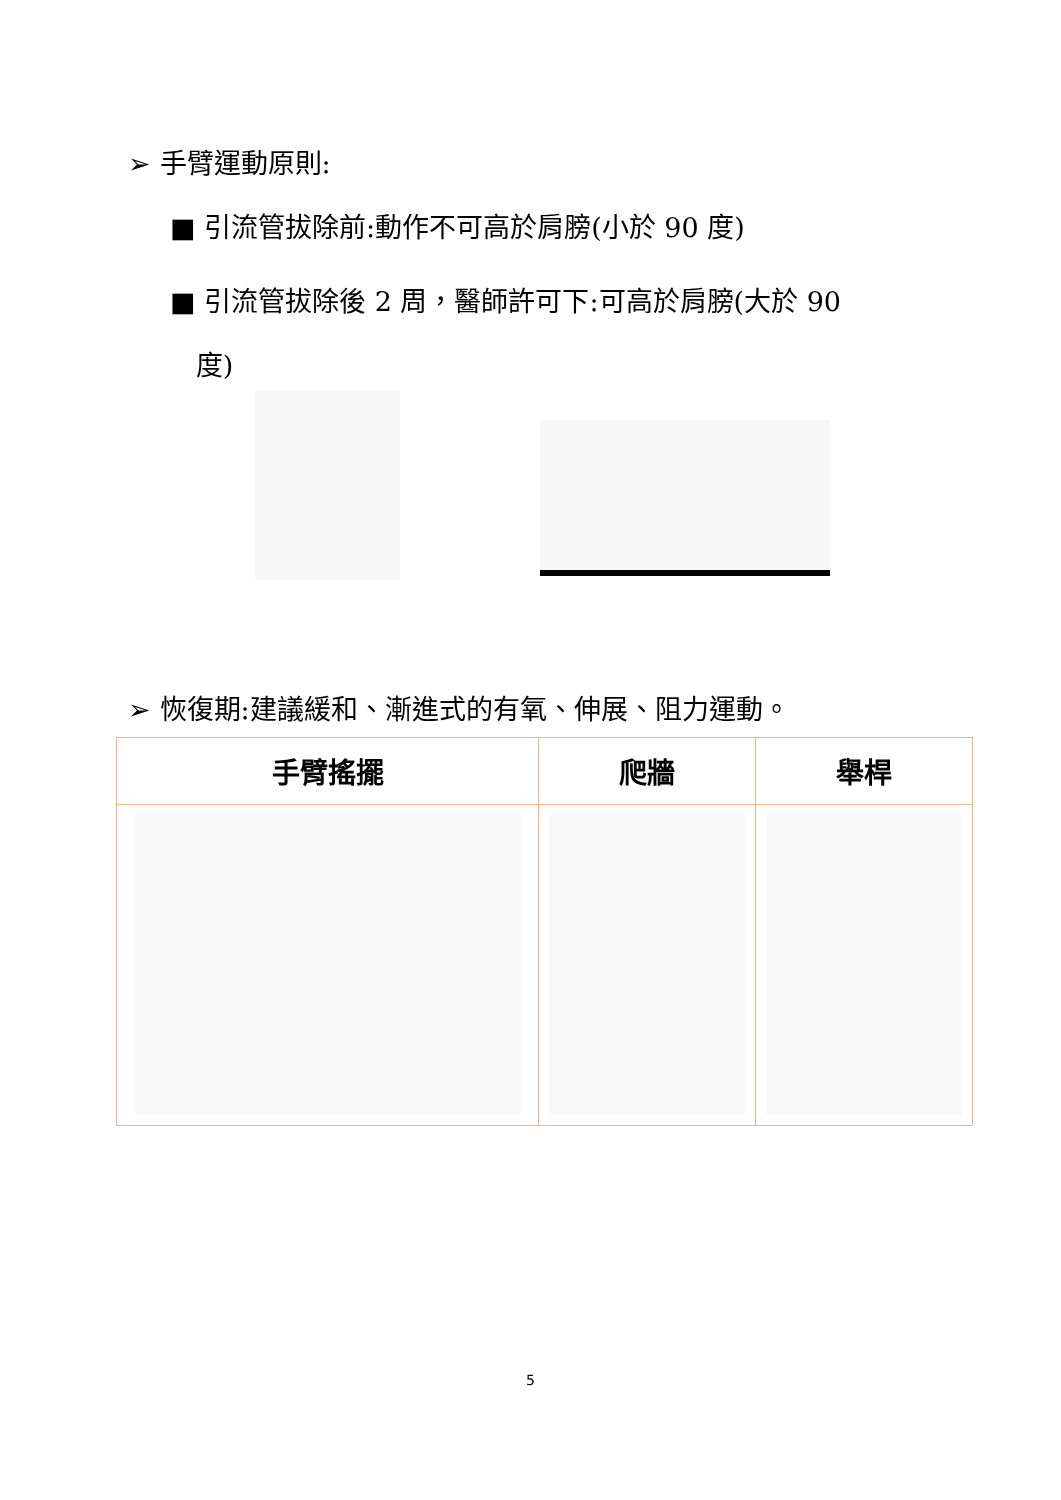➢ 手臂運動原則:
■ 引流管拔除前:動作不可高於肩膀(小於 90 度)
■ 引流管拔除後 2 周，醫師許可下:可高於肩膀(大於 90
度)
➢ 恢復期:建議緩和、漸進式的有氧、伸展、阻力運動。
| 手臂搖擺 | 爬牆 | 舉桿 |
| --- | --- | --- |
5